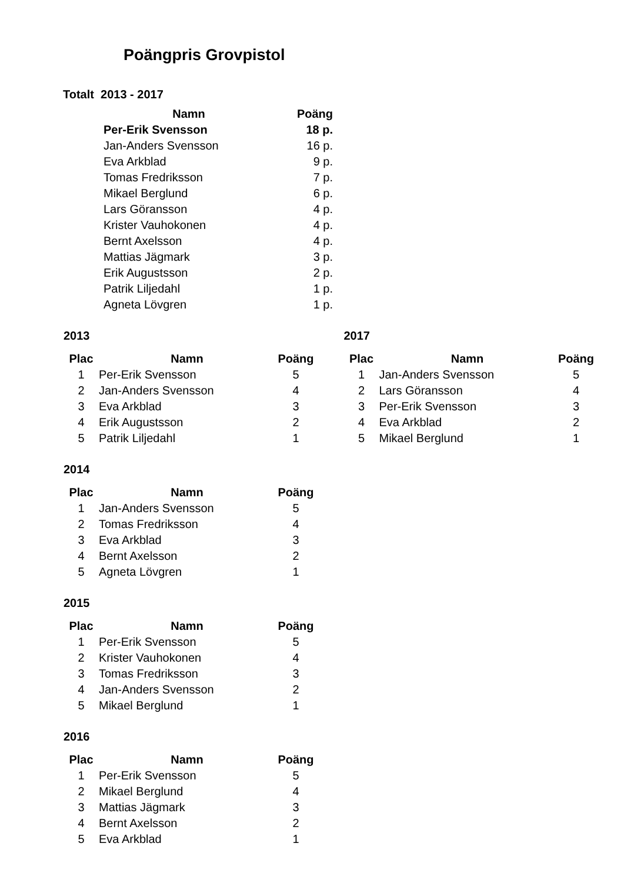Poängpris Grovpistol
Totalt 2013 - 2017
| Namn | Poäng |
| --- | --- |
| Per-Erik Svensson | 18 p. |
| Jan-Anders Svensson | 16 p. |
| Eva Arkblad | 9 p. |
| Tomas Fredriksson | 7 p. |
| Mikael Berglund | 6 p. |
| Lars Göransson | 4 p. |
| Krister Vauhokonen | 4 p. |
| Bernt Axelsson | 4 p. |
| Mattias Jägmark | 3 p. |
| Erik Augustsson | 2 p. |
| Patrik Liljedahl | 1 p. |
| Agneta Lövgren | 1 p. |
2013
| Plac | Namn | Poäng |
| --- | --- | --- |
| 1 | Per-Erik Svensson | 5 |
| 2 | Jan-Anders Svensson | 4 |
| 3 | Eva Arkblad | 3 |
| 4 | Erik Augustsson | 2 |
| 5 | Patrik Liljedahl | 1 |
2017
| Plac | Namn | Poäng |
| --- | --- | --- |
| 1 | Jan-Anders Svensson | 5 |
| 2 | Lars Göransson | 4 |
| 3 | Per-Erik Svensson | 3 |
| 4 | Eva Arkblad | 2 |
| 5 | Mikael Berglund | 1 |
2014
| Plac | Namn | Poäng |
| --- | --- | --- |
| 1 | Jan-Anders Svensson | 5 |
| 2 | Tomas Fredriksson | 4 |
| 3 | Eva Arkblad | 3 |
| 4 | Bernt Axelsson | 2 |
| 5 | Agneta Lövgren | 1 |
2015
| Plac | Namn | Poäng |
| --- | --- | --- |
| 1 | Per-Erik Svensson | 5 |
| 2 | Krister Vauhokonen | 4 |
| 3 | Tomas Fredriksson | 3 |
| 4 | Jan-Anders Svensson | 2 |
| 5 | Mikael Berglund | 1 |
2016
| Plac | Namn | Poäng |
| --- | --- | --- |
| 1 | Per-Erik Svensson | 5 |
| 2 | Mikael Berglund | 4 |
| 3 | Mattias Jägmark | 3 |
| 4 | Bernt Axelsson | 2 |
| 5 | Eva Arkblad | 1 |